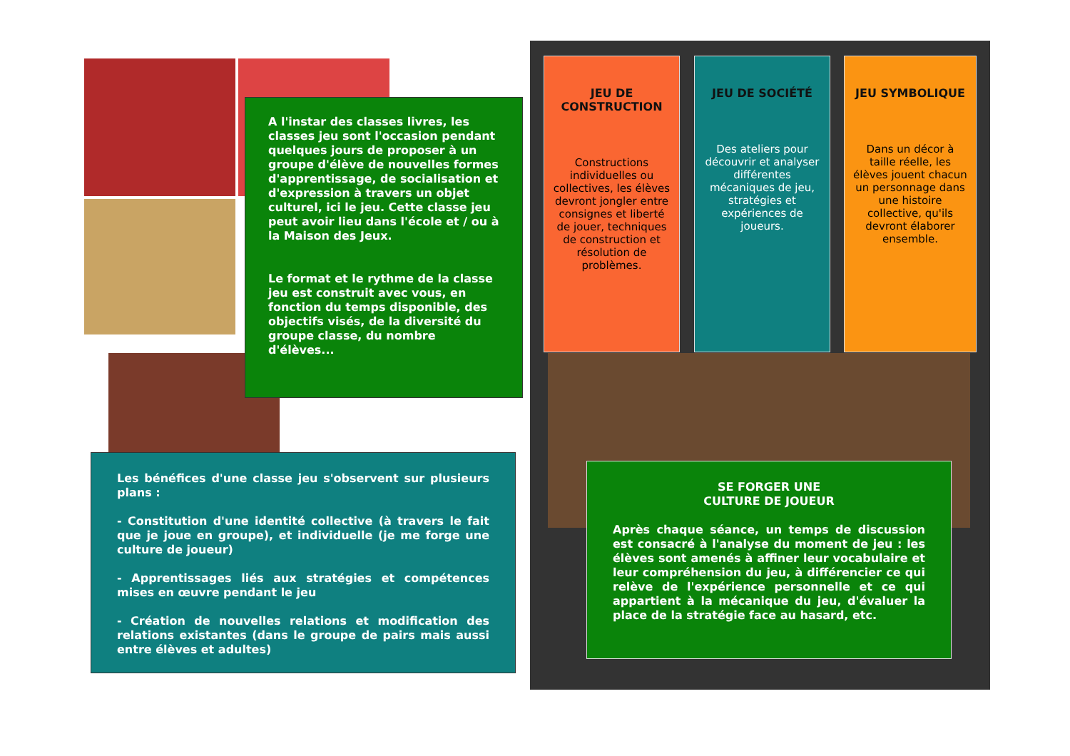A l'instar des classes livres, les classes jeu sont l'occasion pendant quelques jours de proposer à un groupe d'élève de nouvelles formes d'apprentissage, de socialisation et d'expression à travers un objet culturel, ici le jeu. Cette classe jeu peut avoir lieu dans l'école et / ou à la Maison des Jeux.
Le format et le rythme de la classe jeu est construit avec vous, en fonction du temps disponible, des objectifs visés, de la diversité du groupe classe, du nombre d'élèves...
Les bénéfices d'une classe jeu s'observent sur plusieurs plans :
- Constitution d'une identité collective (à travers le fait que je joue en groupe), et individuelle (je me forge une culture de joueur)
- Apprentissages liés aux stratégies et compétences mises en œuvre pendant le jeu
- Création de nouvelles relations et modification des relations existantes (dans le groupe de pairs mais aussi entre élèves et adultes)
JEU DE CONSTRUCTION
Constructions individuelles ou collectives, les élèves devront jongler entre consignes et liberté de jouer, techniques de construction et résolution de problèmes.
JEU DE SOCIÉTÉ
Des ateliers pour découvrir et analyser différentes mécaniques de jeu, stratégies et expériences de joueurs.
JEU SYMBOLIQUE
Dans un décor à taille réelle, les élèves jouent chacun un personnage dans une histoire collective, qu'ils devront élaborer ensemble.
SE FORGER UNE
CULTURE DE JOUEUR
Après chaque séance, un temps de discussion est consacré à l'analyse du moment de jeu : les élèves sont amenés à affiner leur vocabulaire et leur compréhension du jeu, à différencier ce qui relève de l'expérience personnelle et ce qui appartient à la mécanique du jeu, d'évaluer la place de la stratégie face au hasard, etc.